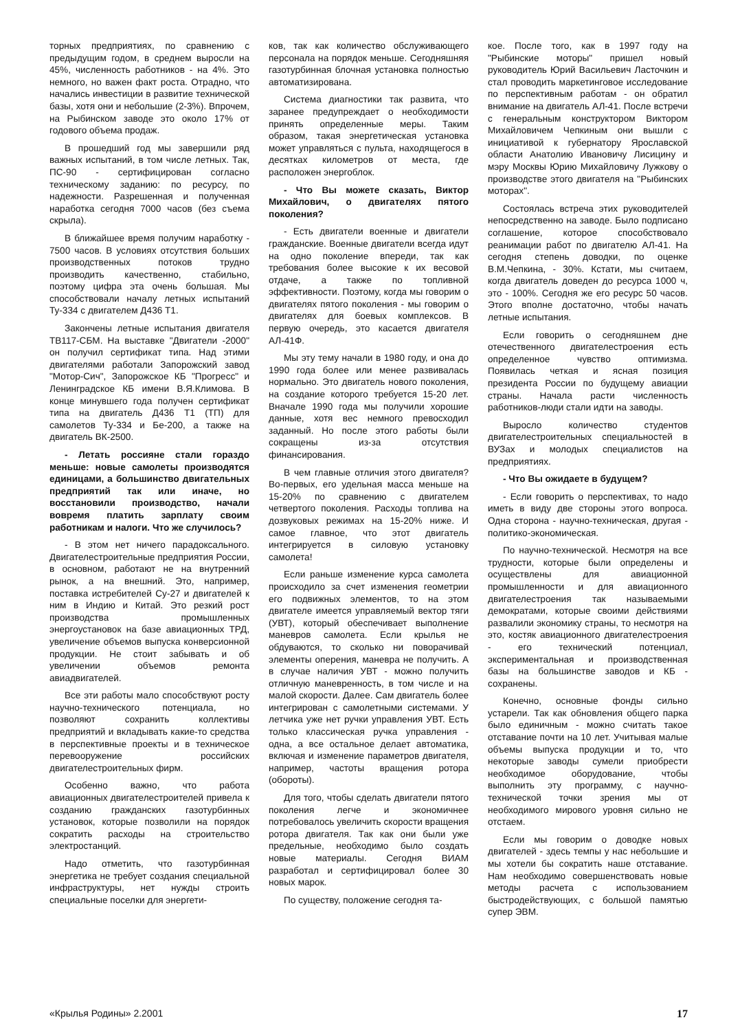торных предприятиях, по сравнению с предыдущим годом, в среднем выросли на 45%, численность работников - на 4%. Это немного, но важен факт роста. Отрадно, что начались инвестиции в развитие технической базы, хотя они и небольшие (2-3%). Впрочем, на Рыбинском заводе это около 17% от годового объема продаж.
В прошедший год мы завершили ряд важных испытаний, в том числе летных. Так, ПС-90 - сертифицирован согласно техническому заданию: по ресурсу, по надежности. Разрешенная и полученная наработка сегодня 7000 часов (без съема скрыла).
В ближайшее время получим наработку - 7500 часов. В условиях отсутствия больших производственных потоков трудно производить качественно, стабильно, поэтому цифра эта очень большая. Мы способствовали началу летных испытаний Ту-334 с двигателем Д436 Т1.
Закончены летные испытания двигателя ТВ117-СБМ. На выставке "Двигатели -2000" он получил сертификат типа. Над этими двигателями работали Запорожский завод "Мотор-Сич", Запорожское КБ "Прогресс" и Ленинградское КБ имени В.Я.Климова. В конце минувшего года получен сертификат типа на двигатель Д436 Т1 (ТП) для самолетов Ту-334 и Бе-200, а также на двигатель ВК-2500.
- Летать россияне стали гораздо меньше: новые самолеты производятся единицами, а большинство двигательных предприятий так или иначе, но восстановили производство, начали вовремя платить зарплату своим работникам и налоги. Что же случилось?
- В этом нет ничего парадоксального. Двигателестроительные предприятия России, в основном, работают не на внутренний рынок, а на внешний. Это, например, поставка истребителей Су-27 и двигателей к ним в Индию и Китай. Это резкий рост производства промышленных энергоустановок на базе авиационных ТРД, увеличение объемов выпуска конверсионной продукции. Не стоит забывать и об увеличении объемов ремонта авиадвигателей.
Все эти работы мало способствуют росту научно-технического потенциала, но позволяют сохранить коллективы предприятий и вкладывать какие-то средства в перспективные проекты и в техническое перевооружение российских двигателестроительных фирм.
Особенно важно, что работа авиационных двигателестроителей привела к созданию гражданских газотурбинных установок, которые позволили на порядок сократить расходы на строительство электростанций.
Надо отметить, что газотурбинная энергетика не требует создания специальной инфраструктуры, нет нужды строить специальные поселки для энергети-
ков, так как количество обслуживающего персонала на порядок меньше. Сегодняшняя газотурбинная блочная установка полностью автоматизирована.
Система диагностики так развита, что заранее предупреждает о необходимости принять определенные меры. Таким образом, такая энергетическая установка может управляться с пульта, находящегося в десятках километров от места, где расположен энергоблок.
- Что Вы можете сказать, Виктор Михайлович, о двигателях пятого поколения?
- Есть двигатели военные и двигатели гражданские. Военные двигатели всегда идут на одно поколение впереди, так как требования более высокие к их весовой отдаче, а также по топливной эффективности. Поэтому, когда мы говорим о двигателях пятого поколения - мы говорим о двигателях для боевых комплексов. В первую очередь, это касается двигателя АЛ-41Ф.
Мы эту тему начали в 1980 году, и она до 1990 года более или менее развивалась нормально. Это двигатель нового поколения, на создание которого требуется 15-20 лет. Вначале 1990 года мы получили хорошие данные, хотя вес немного превосходил заданный. Но после этого работы были сокращены из-за отсутствия финансирования.
В чем главные отличия этого двигателя? Во-первых, его удельная масса меньше на 15-20% по сравнению с двигателем четвертого поколения. Расходы топлива на дозвуковых режимах на 15-20% ниже. И самое главное, что этот двигатель интегрируется в силовую установку самолета!
Если раньше изменение курса самолета происходило за счет изменения геометрии его подвижных элементов, то на этом двигателе имеется управляемый вектор тяги (УВТ), который обеспечивает выполнение маневров самолета. Если крылья не обдуваются, то сколько ни поворачивай элементы оперения, маневра не получить. А в случае наличия УВТ - можно получить отличную маневренность, в том числе и на малой скорости. Далее. Сам двигатель более интегрирован с самолетными системами. У летчика уже нет ручки управления УВТ. Есть только классическая ручка управления - одна, а все остальное делает автоматика, включая и изменение параметров двигателя, например, частоты вращения ротора (обороты).
Для того, чтобы сделать двигатели пятого поколения легче и экономичнее потребовалось увеличить скорости вращения ротора двигателя. Так как они были уже предельные, необходимо было создать новые материалы. Сегодня ВИАМ разработал и сертифицировал более 30 новых марок.
По существу, положение сегодня та-
кое. После того, как в 1997 году на "Рыбинские моторы" пришел новый руководитель Юрий Васильевич Ласточкин и стал проводить маркетинговое исследование по перспективным работам - он обратил внимание на двигатель АЛ-41. После встречи с генеральным конструктором Виктором Михайловичем Чепкиным они вышли с инициативой к губернатору Ярославской области Анатолию Ивановичу Лисицину и мэру Москвы Юрию Михайловичу Лужкову о производстве этого двигателя на "Рыбинских моторах".
Состоялась встреча этих руководителей непосредственно на заводе. Было подписано соглашение, которое способствовало реанимации работ по двигателю АЛ-41. На сегодня степень доводки, по оценке В.М.Чепкина, - 30%. Кстати, мы считаем, когда двигатель доведен до ресурса 1000 ч, это - 100%. Сегодня же его ресурс 50 часов. Этого вполне достаточно, чтобы начать летные испытания.
Если говорить о сегодняшнем дне отечественного двигателестроения есть определенное чувство оптимизма. Появилась четкая и ясная позиция президента России по будущему авиации страны. Начала расти численность работников-люди стали идти на заводы.
Выросло количество студентов двигателестроительных специальностей в ВУЗах и молодых специалистов на предприятиях.
- Что Вы ожидаете в будущем?
- Если говорить о перспективах, то надо иметь в виду две стороны этого вопроса. Одна сторона - научно-техническая, другая - политико-экономическая.
По научно-технической. Несмотря на все трудности, которые были определены и осуществлены для авиационной промышленности и для авиационного двигателестроения так называемыми демократами, которые своими действиями развалили экономику страны, то несмотря на это, костяк авиационного двигателестроения - его технический потенциал, экспериментальная и производственная базы на большинстве заводов и КБ - сохранены.
Конечно, основные фонды сильно устарели. Так как обновления общего парка было единичным - можно считать такое отставание почти на 10 лет. Учитывая малые объемы выпуска продукции и то, что некоторые заводы сумели приобрести необходимое оборудование, чтобы выполнить эту программу, с научно-технической точки зрения мы от необходимого мирового уровня сильно не отстаем.
Если мы говорим о доводке новых двигателей - здесь темпы у нас небольшие и мы хотели бы сократить наше отставание. Нам необходимо совершенствовать новые методы расчета с использованием быстродействующих, с большой памятью супер ЭВМ.
«Крылья Родины» 2.2001 17